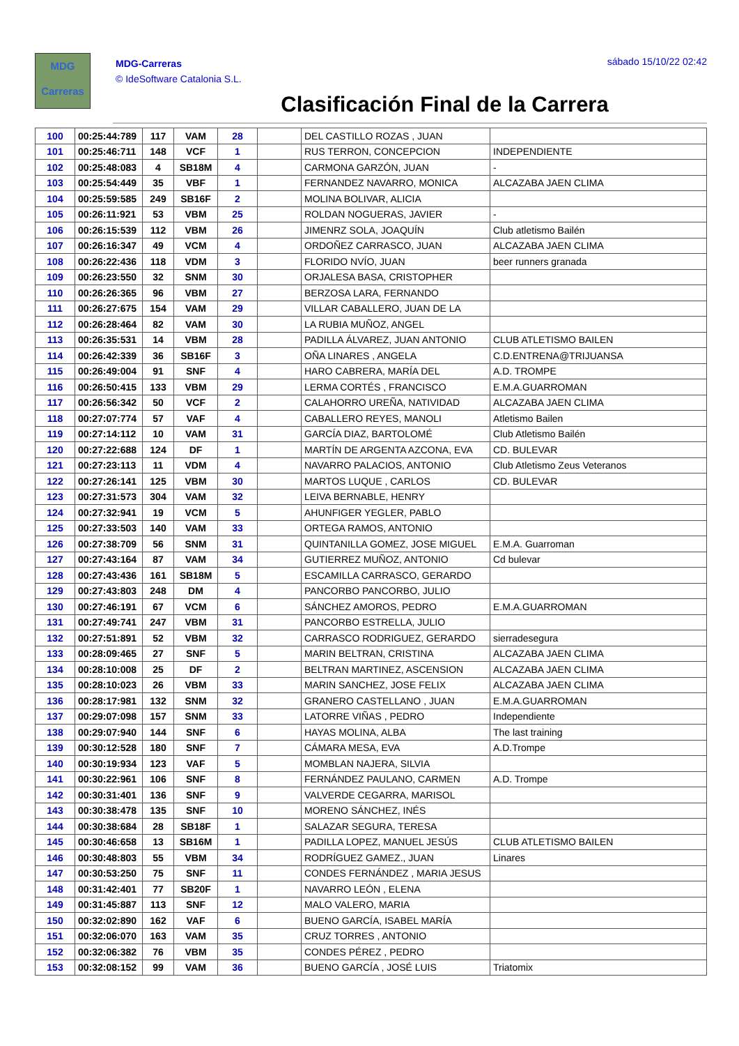MDG
Carreras
MDG-Carreras
© IdeSoftware Catalonia S.L.
sábado 15/10/22 02:42
Clasificación Final de la Carrera
| 100 | 00:25:44:789 | 117 | VAM | 28 | | DEL CASTILLO ROZAS , JUAN | |
| 101 | 00:25:46:711 | 148 | VCF | 1 | | RUS TERRON, CONCEPCION | INDEPENDIENTE |
| 102 | 00:25:48:083 | 4 | SB18M | 4 | | CARMONA GARZÓN, JUAN | - |
| 103 | 00:25:54:449 | 35 | VBF | 1 | | FERNANDEZ NAVARRO, MONICA | ALCAZABA JAEN CLIMA |
| 104 | 00:25:59:585 | 249 | SB16F | 2 | | MOLINA BOLIVAR, ALICIA | |
| 105 | 00:26:11:921 | 53 | VBM | 25 | | ROLDAN NOGUERAS, JAVIER | - |
| 106 | 00:26:15:539 | 112 | VBM | 26 | | JIMENRZ SOLA, JOAQUÍN | Club atletismo Bailén |
| 107 | 00:26:16:347 | 49 | VCM | 4 | | ORDOÑEZ CARRASCO, JUAN | ALCAZABA JAEN CLIMA |
| 108 | 00:26:22:436 | 118 | VDM | 3 | | FLORIDO NVÍO, JUAN | beer runners granada |
| 109 | 00:26:23:550 | 32 | SNM | 30 | | ORJALESA BASA, CRISTOPHER | |
| 110 | 00:26:26:365 | 96 | VBM | 27 | | BERZOSA LARA, FERNANDO | |
| 111 | 00:26:27:675 | 154 | VAM | 29 | | VILLAR CABALLERO, JUAN DE LA | |
| 112 | 00:26:28:464 | 82 | VAM | 30 | | LA RUBIA MUÑOZ, ANGEL | |
| 113 | 00:26:35:531 | 14 | VBM | 28 | | PADILLA ÁLVAREZ, JUAN ANTONIO | CLUB ATLETISMO BAILEN |
| 114 | 00:26:42:339 | 36 | SB16F | 3 | | OÑA LINARES , ANGELA | C.D.ENTRENA@TRIJUANSA |
| 115 | 00:26:49:004 | 91 | SNF | 4 | | HARO CABRERA, MARÍA DEL | A.D. TROMPE |
| 116 | 00:26:50:415 | 133 | VBM | 29 | | LERMA CORTÉS , FRANCISCO | E.M.A.GUARROMAN |
| 117 | 00:26:56:342 | 50 | VCF | 2 | | CALAHORRO UREÑA, NATIVIDAD | ALCAZABA JAEN CLIMA |
| 118 | 00:27:07:774 | 57 | VAF | 4 | | CABALLERO REYES, MANOLI | Atletismo Bailen |
| 119 | 00:27:14:112 | 10 | VAM | 31 | | GARCÍA DIAZ, BARTOLOMÉ | Club Atletismo Bailén |
| 120 | 00:27:22:688 | 124 | DF | 1 | | MARTÍN DE ARGENTA AZCONA, EVA | CD. BULEVAR |
| 121 | 00:27:23:113 | 11 | VDM | 4 | | NAVARRO PALACIOS, ANTONIO | Club Atletismo Zeus Veteranos |
| 122 | 00:27:26:141 | 125 | VBM | 30 | | MARTOS LUQUE , CARLOS | CD. BULEVAR |
| 123 | 00:27:31:573 | 304 | VAM | 32 | | LEIVA BERNABLE, HENRY | |
| 124 | 00:27:32:941 | 19 | VCM | 5 | | AHUNFIGER YEGLER, PABLO | |
| 125 | 00:27:33:503 | 140 | VAM | 33 | | ORTEGA RAMOS, ANTONIO | |
| 126 | 00:27:38:709 | 56 | SNM | 31 | | QUINTANILLA GOMEZ, JOSE MIGUEL | E.M.A. Guarroman |
| 127 | 00:27:43:164 | 87 | VAM | 34 | | GUTIERREZ MUÑOZ, ANTONIO | Cd bulevar |
| 128 | 00:27:43:436 | 161 | SB18M | 5 | | ESCAMILLA CARRASCO, GERARDO | |
| 129 | 00:27:43:803 | 248 | DM | 4 | | PANCORBO PANCORBO, JULIO | |
| 130 | 00:27:46:191 | 67 | VCM | 6 | | SÁNCHEZ AMOROS, PEDRO | E.M.A.GUARROMAN |
| 131 | 00:27:49:741 | 247 | VBM | 31 | | PANCORBO ESTRELLA, JULIO | |
| 132 | 00:27:51:891 | 52 | VBM | 32 | | CARRASCO RODRIGUEZ, GERARDO | sierradesegura |
| 133 | 00:28:09:465 | 27 | SNF | 5 | | MARIN BELTRAN, CRISTINA | ALCAZABA JAEN CLIMA |
| 134 | 00:28:10:008 | 25 | DF | 2 | | BELTRAN MARTINEZ, ASCENSION | ALCAZABA JAEN CLIMA |
| 135 | 00:28:10:023 | 26 | VBM | 33 | | MARIN SANCHEZ, JOSE FELIX | ALCAZABA JAEN CLIMA |
| 136 | 00:28:17:981 | 132 | SNM | 32 | | GRANERO CASTELLANO , JUAN | E.M.A.GUARROMAN |
| 137 | 00:29:07:098 | 157 | SNM | 33 | | LATORRE VIÑAS , PEDRO | Independiente |
| 138 | 00:29:07:940 | 144 | SNF | 6 | | HAYAS MOLINA, ALBA | The last training |
| 139 | 00:30:12:528 | 180 | SNF | 7 | | CÁMARA MESA, EVA | A.D.Trompe |
| 140 | 00:30:19:934 | 123 | VAF | 5 | | MOMBLAN NAJERA, SILVIA | |
| 141 | 00:30:22:961 | 106 | SNF | 8 | | FERNÁNDEZ PAULANO, CARMEN | A.D. Trompe |
| 142 | 00:30:31:401 | 136 | SNF | 9 | | VALVERDE CEGARRA, MARISOL | |
| 143 | 00:30:38:478 | 135 | SNF | 10 | | MORENO SÁNCHEZ, INÉS | |
| 144 | 00:30:38:684 | 28 | SB18F | 1 | | SALAZAR SEGURA, TERESA | |
| 145 | 00:30:46:658 | 13 | SB16M | 1 | | PADILLA LOPEZ, MANUEL JESÚS | CLUB ATLETISMO BAILEN |
| 146 | 00:30:48:803 | 55 | VBM | 34 | | RODRÍGUEZ GAMEZ., JUAN | Linares |
| 147 | 00:30:53:250 | 75 | SNF | 11 | | CONDES FERNÁNDEZ , MARIA JESUS | |
| 148 | 00:31:42:401 | 77 | SB20F | 1 | | NAVARRO LEÓN , ELENA | |
| 149 | 00:31:45:887 | 113 | SNF | 12 | | MALO VALERO, MARIA | |
| 150 | 00:32:02:890 | 162 | VAF | 6 | | BUENO GARCÍA, ISABEL MARÍA | |
| 151 | 00:32:06:070 | 163 | VAM | 35 | | CRUZ TORRES , ANTONIO | |
| 152 | 00:32:06:382 | 76 | VBM | 35 | | CONDES PÉREZ , PEDRO | |
| 153 | 00:32:08:152 | 99 | VAM | 36 | | BUENO GARCÍA , JOSÉ LUIS | Triatomix |